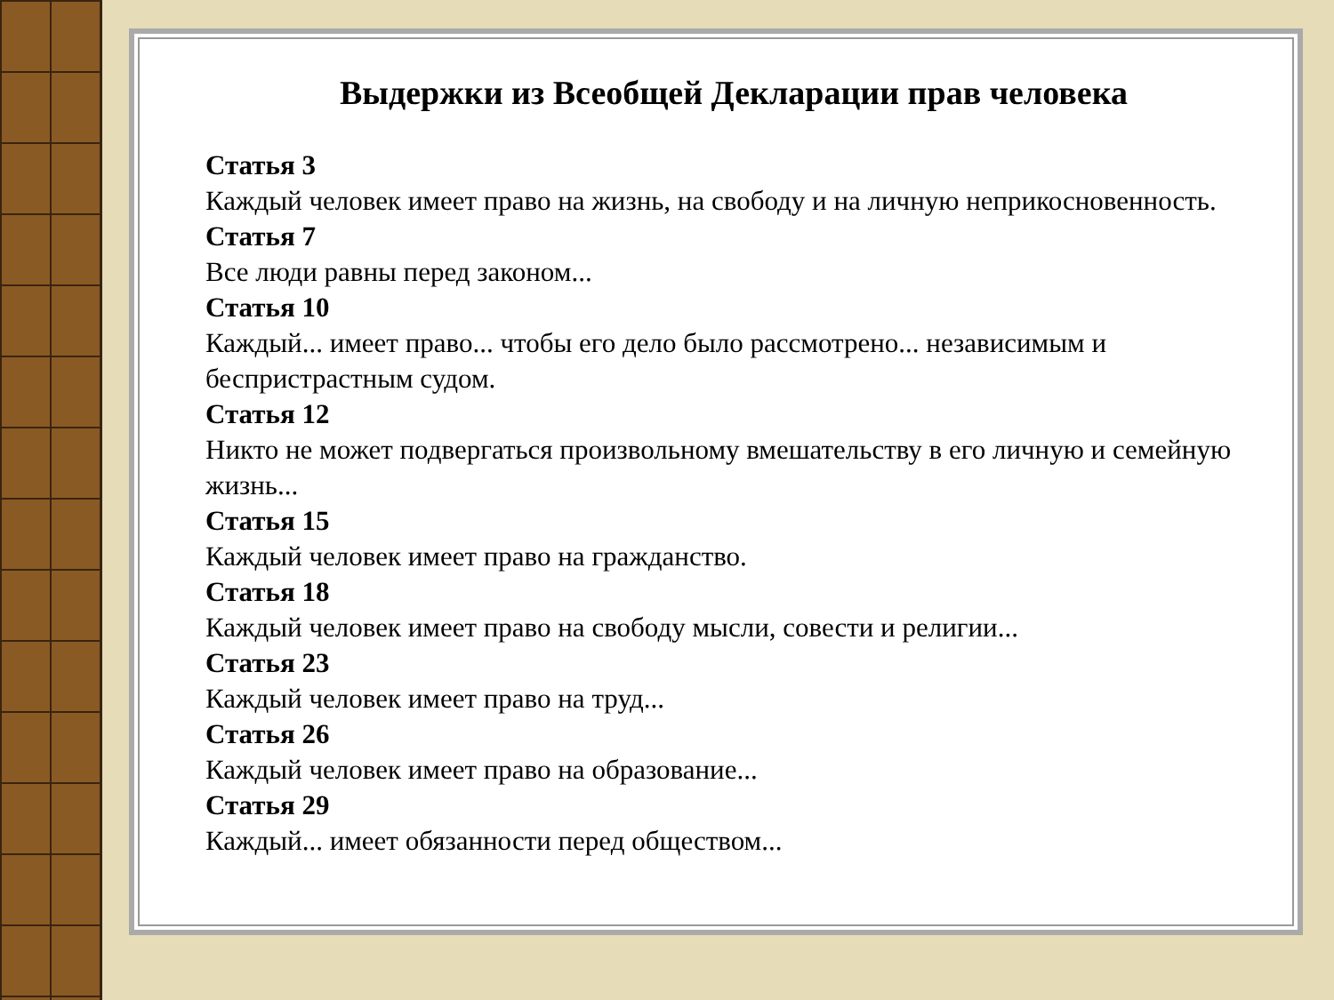Выдержки из Всеобщей Декларации прав человека
Статья 3
Каждый человек имеет право на жизнь, на свободу и на личную неприкосновенность.
Статья 7
Все люди равны перед законом...
Статья 10
Каждый... имеет право... чтобы его дело было рассмотрено... независимым и беспристрастным судом.
Статья 12
Никто не может подвергаться произвольному вмешательству в его личную и семейную жизнь...
Статья 15
Каждый человек имеет право на гражданство.
Статья 18
Каждый человек имеет право на свободу мысли, совести и религии...
Статья 23
Каждый человек имеет право на труд...
Статья 26
Каждый человек имеет право на образование...
Статья 29
Каждый... имеет обязанности перед обществом...